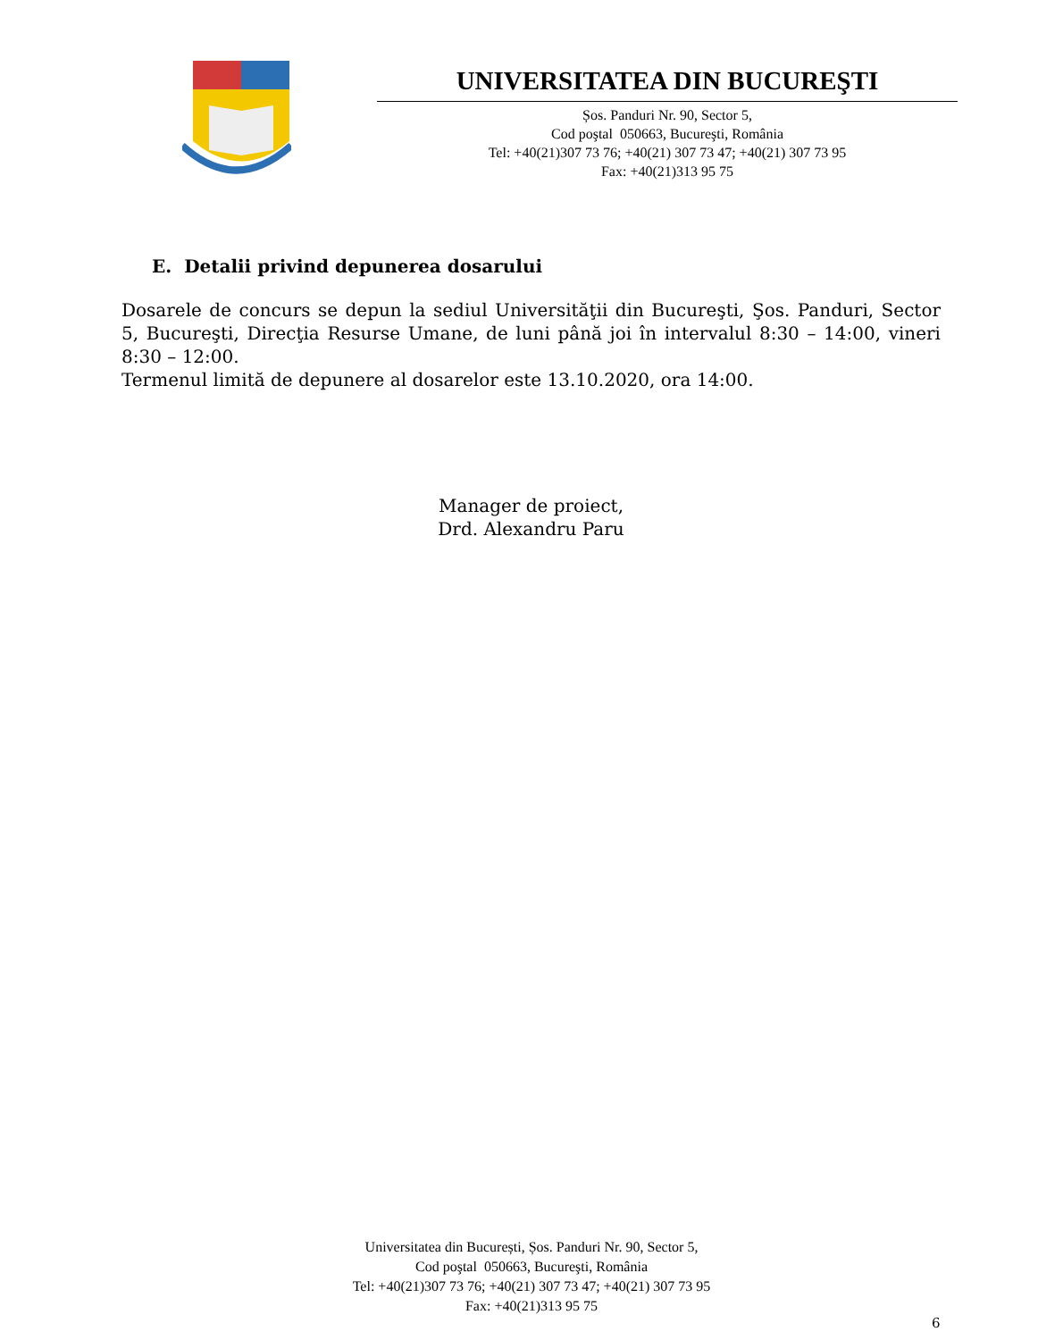UNIVERSITATEA DIN BUCUREŞTI
Șos. Panduri Nr. 90, Sector 5,
Cod poştal 050663, Bucureşti, România
Tel: +40(21)307 73 76; +40(21) 307 73 47; +40(21) 307 73 95
Fax: +40(21)313 95 75
E. Detalii privind depunerea dosarului
Dosarele de concurs se depun la sediul Universităţii din Bucureşti, Şos. Panduri, Sector 5, Bucureşti, Direcţia Resurse Umane, de luni până joi în intervalul 8:30 – 14:00, vineri 8:30 – 12:00.
Termenul limită de depunere al dosarelor este 13.10.2020, ora 14:00.
Manager de proiect,
Drd. Alexandru Paru
Universitatea din București, Șos. Panduri Nr. 90, Sector 5,
Cod poştal 050663, Bucureşti, România
Tel: +40(21)307 73 76; +40(21) 307 73 47; +40(21) 307 73 95
Fax: +40(21)313 95 75
6